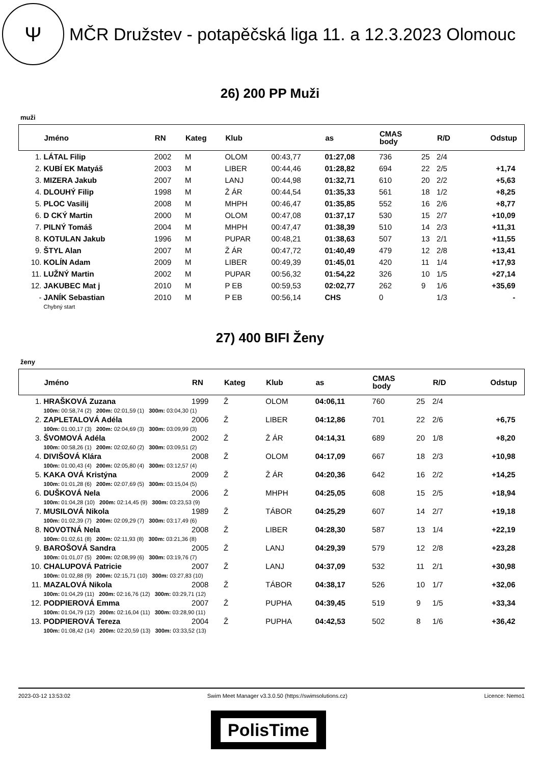Ψ
MČR Družstev - potapěčská liga 11. a 12.3.2023 Olomouc
26) 200 PP Muži
muži
| | Jméno | RN | Kateg | Klub | | as | CMAS body | | R/D | Odstup |
| --- | --- | --- | --- | --- | --- | --- | --- | --- | --- | --- |
| 1. | LÁTAL Filip | 2002 | M | OLOM | 00:43,77 | 01:27,08 | 736 | 25 | 2/4 | |
| 2. | KUBÍ EK Matyáš | 2003 | M | LIBER | 00:44,46 | 01:28,82 | 694 | 22 | 2/5 | +1,74 |
| 3. | MIZERA Jakub | 2007 | M | LANJ | 00:44,98 | 01:32,71 | 610 | 20 | 2/2 | +5,63 |
| 4. | DLOUHÝ Filip | 1998 | M | Ž ÁR | 00:44,54 | 01:35,33 | 561 | 18 | 1/2 | +8,25 |
| 5. | PLOC Vasilij | 2008 | M | MHPH | 00:46,47 | 01:35,85 | 552 | 16 | 2/6 | +8,77 |
| 6. | D CKÝ Martin | 2000 | M | OLOM | 00:47,08 | 01:37,17 | 530 | 15 | 2/7 | +10,09 |
| 7. | PILNÝ Tomáš | 2004 | M | MHPH | 00:47,47 | 01:38,39 | 510 | 14 | 2/3 | +11,31 |
| 8. | KOTULAN Jakub | 1996 | M | PUPAR | 00:48,21 | 01:38,63 | 507 | 13 | 2/1 | +11,55 |
| 9. | ŠTYL Alan | 2007 | M | Ž ÁR | 00:47,72 | 01:40,49 | 479 | 12 | 2/8 | +13,41 |
| 10. | KOLÍN Adam | 2009 | M | LIBER | 00:49,39 | 01:45,01 | 420 | 11 | 1/4 | +17,93 |
| 11. | LUŽNÝ Martin | 2002 | M | PUPAR | 00:56,32 | 01:54,22 | 326 | 10 | 1/5 | +27,14 |
| 12. | JAKUBEC Mat j | 2010 | M | P EB | 00:59,53 | 02:02,77 | 262 | 9 | 1/6 | +35,69 |
| - | JANÍK Sebastian | 2010 | M | P EB | 00:56,14 | CHS | 0 | | 1/3 | - |
| | Chybný start | | | | | | | | | |
27) 400 BIFI Ženy
ženy
| | Jméno | RN | Kateg | Klub | as | CMAS body | | R/D | Odstup |
| --- | --- | --- | --- | --- | --- | --- | --- | --- | --- |
| 1. | HRAŠKOVÁ Zuzana | 1999 | Ž | OLOM | 04:06,11 | 760 | 25 | 2/4 | |
| | 100m: 00:58,74 (2) 200m: 02:01,59 (1) 300m: 03:04,30 (1) | | | | | | | | |
| 2. | ZAPLETALOVÁ Adéla | 2006 | Ž | LIBER | 04:12,86 | 701 | 22 | 2/6 | +6,75 |
| | 100m: 01:00,17 (3) 200m: 02:04,69 (3) 300m: 03:09,99 (3) | | | | | | | | |
| 3. | ŠVOMOVÁ Adéla | 2002 | Ž | Ž ÁR | 04:14,31 | 689 | 20 | 1/8 | +8,20 |
| | 100m: 00:58,26 (1) 200m: 02:02,60 (2) 300m: 03:09,51 (2) | | | | | | | | |
| 4. | DIVIŠOVÁ Klára | 2008 | Ž | OLOM | 04:17,09 | 667 | 18 | 2/3 | +10,98 |
| | 100m: 01:00,43 (4) 200m: 02:05,80 (4) 300m: 03:12,57 (4) | | | | | | | | |
| 5. | KAKA OVÁ Kristýna | 2009 | Ž | Ž ÁR | 04:20,36 | 642 | 16 | 2/2 | +14,25 |
| | 100m: 01:01,28 (6) 200m: 02:07,69 (5) 300m: 03:15,04 (5) | | | | | | | | |
| 6. | DUŠKOVÁ Nela | 2006 | Ž | MHPH | 04:25,05 | 608 | 15 | 2/5 | +18,94 |
| | 100m: 01:04,28 (10) 200m: 02:14,45 (9) 300m: 03:23,53 (9) | | | | | | | | |
| 7. | MUSILOVÁ Nikola | 1989 | Ž | TÁBOR | 04:25,29 | 607 | 14 | 2/7 | +19,18 |
| | 100m: 01:02,39 (7) 200m: 02:09,29 (7) 300m: 03:17,49 (6) | | | | | | | | |
| 8. | NOVOTNÁ Nela | 2008 | Ž | LIBER | 04:28,30 | 587 | 13 | 1/4 | +22,19 |
| | 100m: 01:02,61 (8) 200m: 02:11,93 (8) 300m: 03:21,36 (8) | | | | | | | | |
| 9. | BAROŠOVÁ Sandra | 2005 | Ž | LANJ | 04:29,39 | 579 | 12 | 2/8 | +23,28 |
| | 100m: 01:01,07 (5) 200m: 02:08,99 (6) 300m: 03:19,76 (7) | | | | | | | | |
| 10. | CHALUPOVÁ Patricie | 2007 | Ž | LANJ | 04:37,09 | 532 | 11 | 2/1 | +30,98 |
| | 100m: 01:02,88 (9) 200m: 02:15,71 (10) 300m: 03:27,83 (10) | | | | | | | | |
| 11. | MAZALOVÁ Nikola | 2008 | Ž | TÁBOR | 04:38,17 | 526 | 10 | 1/7 | +32,06 |
| | 100m: 01:04,29 (11) 200m: 02:16,76 (12) 300m: 03:29,71 (12) | | | | | | | | |
| 12. | PODPIEROVÁ Emma | 2007 | Ž | PUPHA | 04:39,45 | 519 | 9 | 1/5 | +33,34 |
| | 100m: 01:04,79 (12) 200m: 02:16,04 (11) 300m: 03:28,90 (11) | | | | | | | | |
| 13. | PODPIEROVÁ Tereza | 2004 | Ž | PUPHA | 04:42,53 | 502 | 8 | 1/6 | +36,42 |
| | 100m: 01:08,42 (14) 200m: 02:20,59 (13) 300m: 03:33,52 (13) | | | | | | | | |
2023-03-12 13:53:02 Swim Meet Manager v3.3.0.50 (https://swimsolutions.cz) Licence: Nemo1
PolisTime